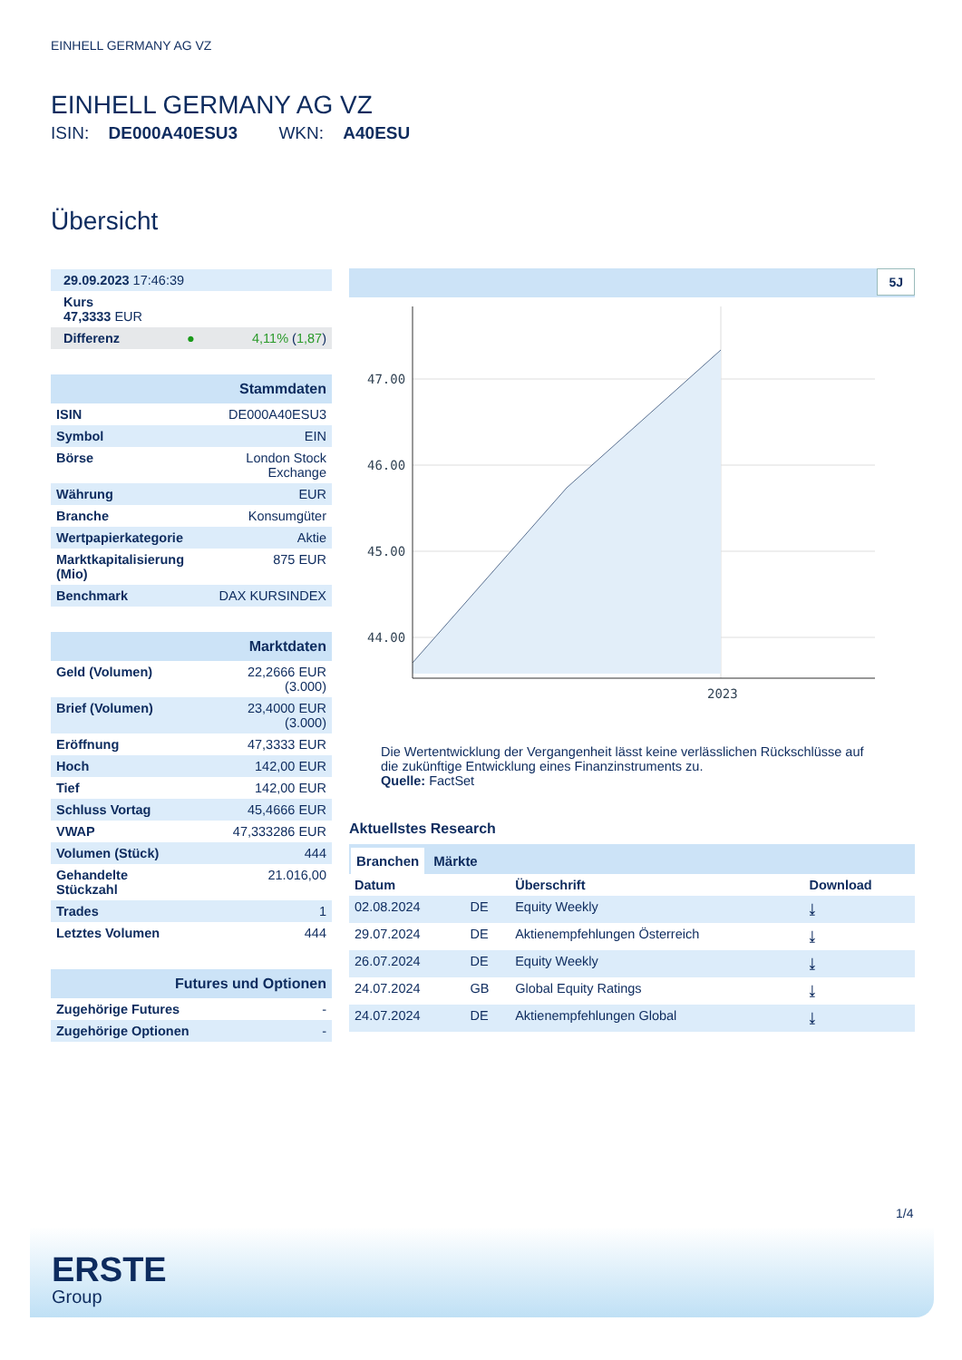EINHELL GERMANY AG VZ
EINHELL GERMANY AG VZ
ISIN: DE000A40ESU3 WKN: A40ESU
Übersicht
| 29.09.2023 17:46:39 |
| Kurs 47,3333 EUR |
| Differenz ● 4,11% ( 1,87 ) |
| Stammdaten | |
| ISIN | DE000A40ESU3 |
| Symbol | EIN |
| Börse | London Stock Exchange |
| Währung | EUR |
| Branche | Konsumgüter |
| Wertpapierkategorie | Aktie |
| Marktkapitalisierung (Mio) | 875 EUR |
| Benchmark | DAX KURSINDEX |
| Marktdaten | |
| Geld (Volumen) | 22,2666 EUR (3.000) |
| Brief (Volumen) | 23,4000 EUR (3.000) |
| Eröffnung | 47,3333 EUR |
| Hoch | 142,00 EUR |
| Tief | 142,00 EUR |
| Schluss Vortag | 45,4666 EUR |
| VWAP | 47,333286 EUR |
| Volumen (Stück) | 444 |
| Gehandelte Stückzahl | 21.016,00 |
| Trades | 1 |
| Letztes Volumen | 444 |
| Futures und Optionen | |
| Zugehörige Futures | - |
| Zugehörige Optionen | - |
5J
47.00
46.00
45.00
44.00
2023
Die Wertentwicklung der Vergangenheit lässt keine verlässlichen Rückschlüsse auf die zukünftige Entwicklung eines Finanzinstruments zu.
Quelle: FactSet
Aktuellstes Research
Branchen Märkte
| Datum | | Überschrift | Download |
| --- | --- | --- | --- |
| 02.08.2024 | DE | Equity Weekly | ⤓ |
| 29.07.2024 | DE | Aktienempfehlungen Österreich | ⤓ |
| 26.07.2024 | DE | Equity Weekly | ⤓ |
| 24.07.2024 | GB | Global Equity Ratings | ⤓ |
| 24.07.2024 | DE | Aktienempfehlungen Global | ⤓ |
1/4
ERSTE
Group